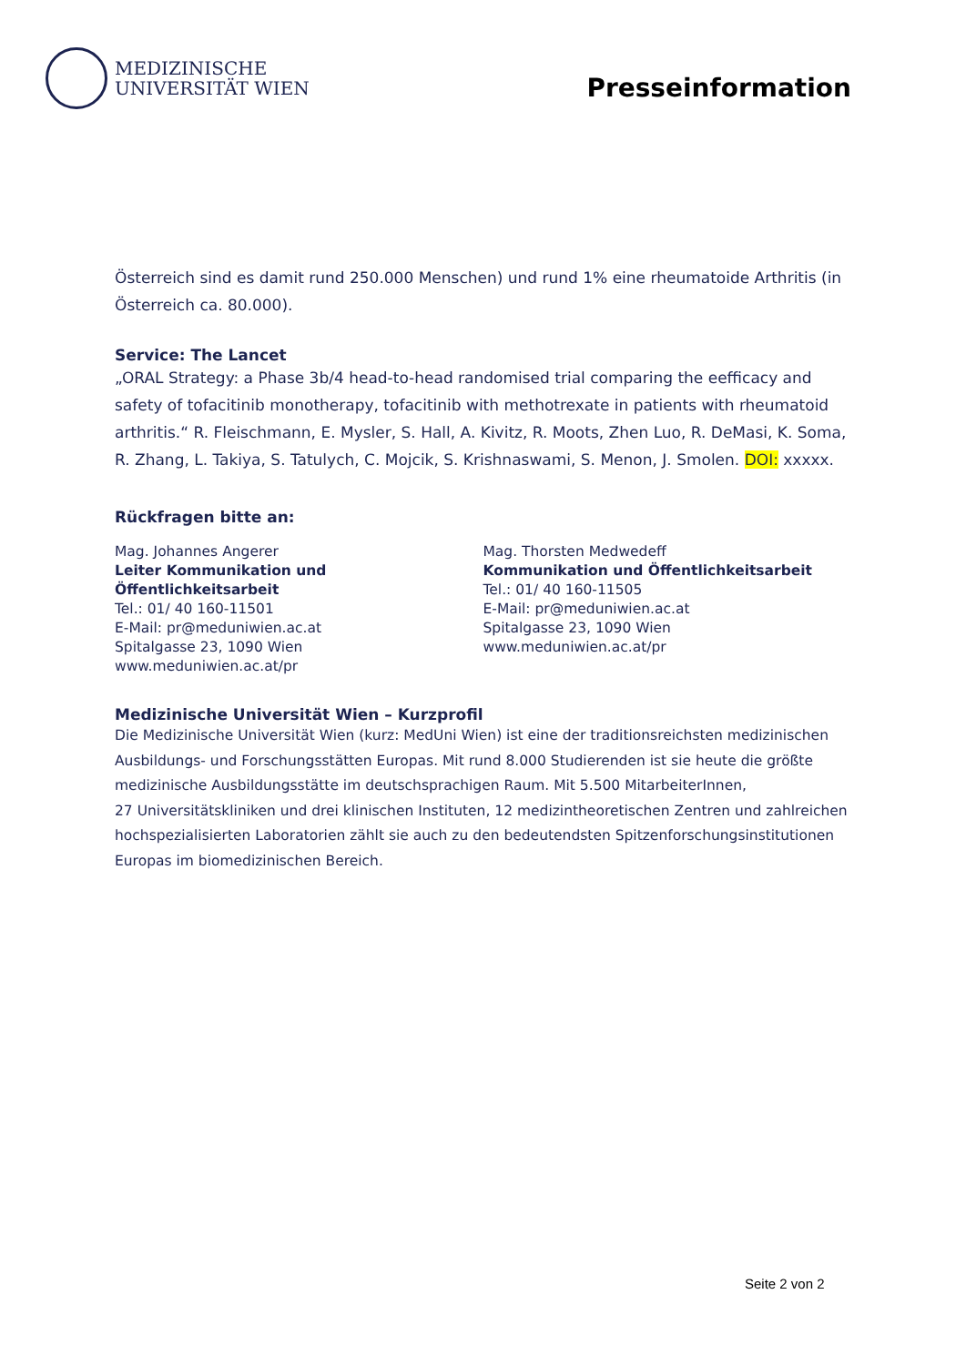MEDIZINISCHE
UNIVERSITÄT WIEN
Presseinformation
Österreich sind es damit rund 250.000 Menschen) und rund 1% eine rheumatoide Arthritis (in Österreich ca. 80.000).
Service: The Lancet
„ORAL Strategy: a Phase 3b/4 head-to-head randomised trial comparing the eefficacy and safety of tofacitinib monotherapy, tofacitinib with methotrexate in patients with rheumatoid arthritis.“ R. Fleischmann, E. Mysler, S. Hall, A. Kivitz, R. Moots, Zhen Luo, R. DeMasi, K. Soma, R. Zhang, L. Takiya, S. Tatulych, C. Mojcik, S. Krishnaswami, S. Menon, J. Smolen. DOI: xxxxx.
Rückfragen bitte an:
Mag. Johannes Angerer
Leiter Kommunikation und Öffentlichkeitsarbeit
Tel.: 01/ 40 160-11501
E-Mail: pr@meduniwien.ac.at
Spitalgasse 23, 1090 Wien
www.meduniwien.ac.at/pr
Mag. Thorsten Medwedeff
Kommunikation und Öffentlichkeitsarbeit
Tel.: 01/ 40 160-11505
E-Mail: pr@meduniwien.ac.at
Spitalgasse 23, 1090 Wien
www.meduniwien.ac.at/pr
Medizinische Universität Wien – Kurzprofil
Die Medizinische Universität Wien (kurz: MedUni Wien) ist eine der traditionsreichsten medizinischen Ausbildungs- und Forschungsstätten Europas. Mit rund 8.000 Studierenden ist sie heute die größte medizinische Ausbildungsstätte im deutschsprachigen Raum. Mit 5.500 MitarbeiterInnen,
27 Universitätskliniken und drei klinischen Instituten, 12 medizintheoretischen Zentren und zahlreichen hochspezialisierten Laboratorien zählt sie auch zu den bedeutendsten Spitzenforschungsinstitutionen Europas im biomedizinischen Bereich.
Seite 2 von 2